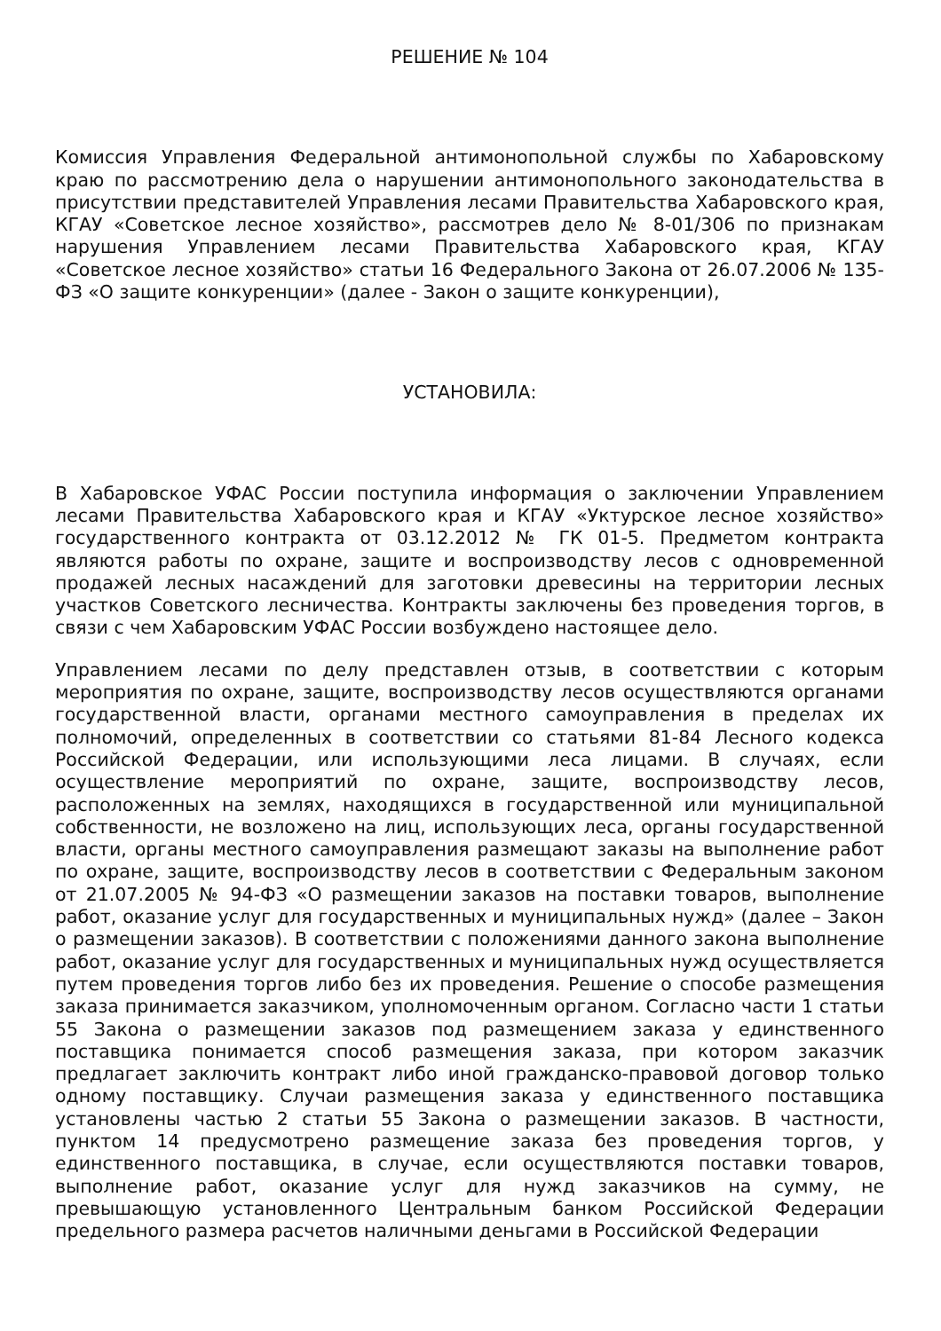РЕШЕНИЕ № 104
Комиссия Управления Федеральной антимонопольной службы по Хабаровскому краю по рассмотрению дела о нарушении антимонопольного законодательства в присутствии представителей Управления лесами Правительства Хабаровского края, КГАУ «Советское лесное хозяйство», рассмотрев дело № 8-01/306 по признакам нарушения Управлением лесами Правительства Хабаровского края, КГАУ «Советское лесное хозяйство» статьи 16 Федерального Закона от 26.07.2006 № 135-ФЗ «О защите конкуренции» (далее - Закон о защите конкуренции),
УСТАНОВИЛА:
В Хабаровское УФАС России поступила информация о заключении Управлением лесами Правительства Хабаровского края и КГАУ «Уктурское лесное хозяйство» государственного контракта от 03.12.2012 № ГК 01-5. Предметом контракта являются работы по охране, защите и воспроизводству лесов с одновременной продажей лесных насаждений для заготовки древесины на территории лесных участков Советского лесничества. Контракты заключены без проведения торгов, в связи с чем Хабаровским УФАС России возбуждено настоящее дело.
Управлением лесами по делу представлен отзыв, в соответствии с которым мероприятия по охране, защите, воспроизводству лесов осуществляются органами государственной власти, органами местного самоуправления в пределах их полномочий, определенных в соответствии со статьями 81-84 Лесного кодекса Российской Федерации, или использующими леса лицами. В случаях, если осуществление мероприятий по охране, защите, воспроизводству лесов, расположенных на землях, находящихся в государственной или муниципальной собственности, не возложено на лиц, использующих леса, органы государственной власти, органы местного самоуправления размещают заказы на выполнение работ по охране, защите, воспроизводству лесов в соответствии с Федеральным законом от 21.07.2005 № 94-ФЗ «О размещении заказов на поставки товаров, выполнение работ, оказание услуг для государственных и муниципальных нужд» (далее – Закон о размещении заказов). В соответствии с положениями данного закона выполнение работ, оказание услуг для государственных и муниципальных нужд осуществляется путем проведения торгов либо без их проведения. Решение о способе размещения заказа принимается заказчиком, уполномоченным органом. Согласно части 1 статьи 55 Закона о размещении заказов под размещением заказа у единственного поставщика понимается способ размещения заказа, при котором заказчик предлагает заключить контракт либо иной гражданско-правовой договор только одному поставщику. Случаи размещения заказа у единственного поставщика установлены частью 2 статьи 55 Закона о размещении заказов. В частности, пунктом 14 предусмотрено размещение заказа без проведения торгов, у единственного поставщика, в случае, если осуществляются поставки товаров, выполнение работ, оказание услуг для нужд заказчиков на сумму, не превышающую установленного Центральным банком Российской Федерации предельного размера расчетов наличными деньгами в Российской Федерации